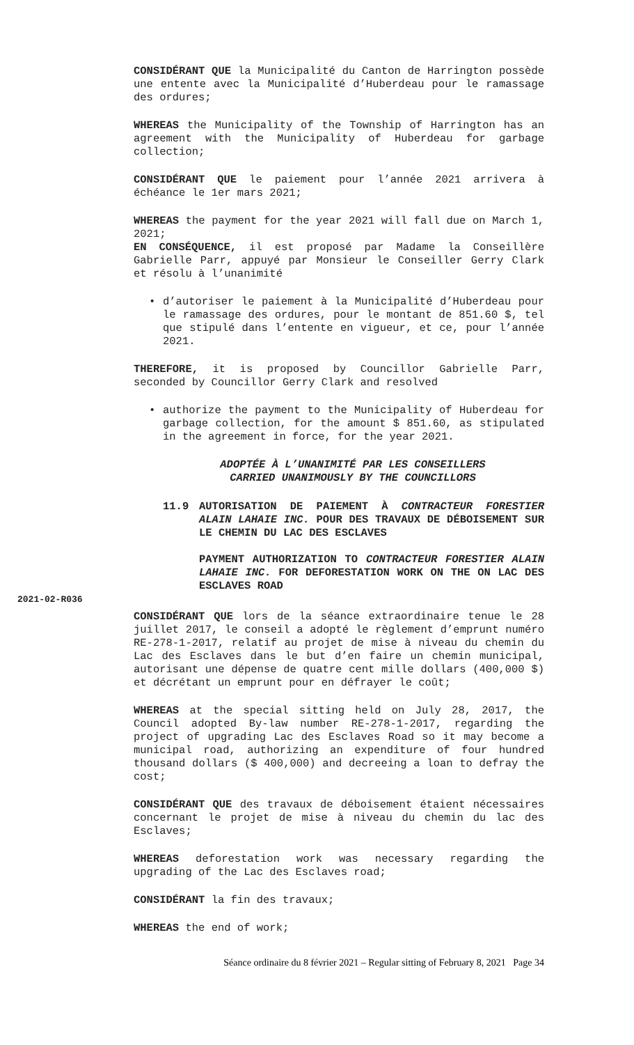CONSIDÉRANT QUE la Municipalité du Canton de Harrington possède une entente avec la Municipalité d’Huberdeau pour le ramassage des ordures;
WHEREAS the Municipality of the Township of Harrington has an agreement with the Municipality of Huberdeau for garbage collection;
CONSIDÉRANT QUE le paiement pour l’année 2021 arrivera à échéance le 1er mars 2021;
WHEREAS the payment for the year 2021 will fall due on March 1, 2021;
EN CONSÉQUENCE, il est proposé par Madame la Conseillère Gabrielle Parr, appuyé par Monsieur le Conseiller Gerry Clark et résolu à l’unanimité
• d’autoriser le paiement à la Municipalité d’Huberdeau pour le ramassage des ordures, pour le montant de 851.60 $, tel que stipulé dans l’entente en vigueur, et ce, pour l’année 2021.
THEREFORE, it is proposed by Councillor Gabrielle Parr, seconded by Councillor Gerry Clark and resolved
• authorize the payment to the Municipality of Huberdeau for garbage collection, for the amount $ 851.60, as stipulated in the agreement in force, for the year 2021.
ADOPTÉE À L’UNANIMITÉ PAR LES CONSEILLERS
CARRIED UNANIMOUSLY BY THE COUNCILLORS
11.9 AUTORISATION DE PAIEMENT À CONTRACTEUR FORESTIER ALAIN LAHAIE INC. POUR DES TRAVAUX DE DÉBOISEMENT SUR LE CHEMIN DU LAC DES ESCLAVES
PAYMENT AUTHORIZATION TO CONTRACTEUR FORESTIER ALAIN LAHAIE INC. FOR DEFORESTATION WORK ON THE ON LAC DES ESCLAVES ROAD
2021-02-R036
CONSIDÉRANT QUE lors de la séance extraordinaire tenue le 28 juillet 2017, le conseil a adopté le règlement d’emprunt numéro RE-278-1-2017, relatif au projet de mise à niveau du chemin du Lac des Esclaves dans le but d’en faire un chemin municipal, autorisant une dépense de quatre cent mille dollars (400,000 $) et décrétant un emprunt pour en défrayer le coût;
WHEREAS at the special sitting held on July 28, 2017, the Council adopted By-law number RE-278-1-2017, regarding the project of upgrading Lac des Esclaves Road so it may become a municipal road, authorizing an expenditure of four hundred thousand dollars ($ 400,000) and decreeing a loan to defray the cost;
CONSIDÉRANT QUE des travaux de déboisement étaient nécessaires concernant le projet de mise à niveau du chemin du lac des Esclaves;
WHEREAS deforestation work was necessary regarding the upgrading of the Lac des Esclaves road;
CONSIDÉRANT la fin des travaux;
WHEREAS the end of work;
Séance ordinaire du 8 février 2021 – Regular sitting of February 8, 2021 Page 34